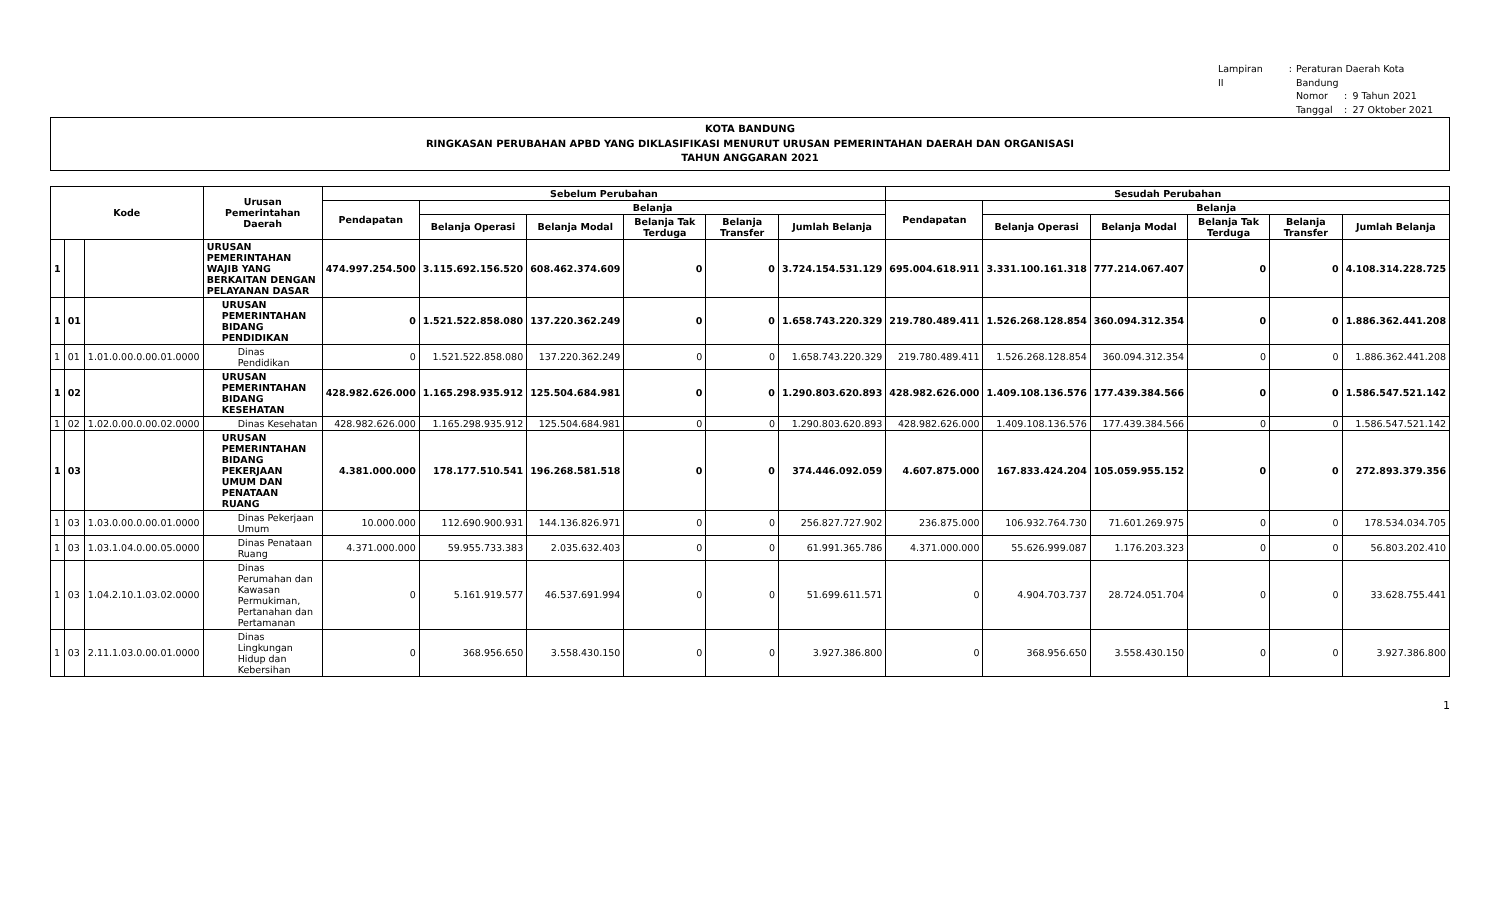| Lampiran II | : | Peraturan Daerah Kota Bandung | | |
| | | Nomor | : | 9 Tahun 2021 |
| | | Tanggal | : | 27 Oktober 2021 |
KOTA BANDUNG
RINGKASAN PERUBAHAN APBD YANG DIKLASIFIKASI MENURUT URUSAN PEMERINTAHAN DAERAH DAN ORGANISASI
TAHUN ANGGARAN 2021
| Kode | | | Urusan Pemerintahan Daerah | Sebelum Perubahan | | | | | | Sesudah Perubahan | | | | | |
| --- | --- | --- | --- | --- | --- | --- | --- | --- | --- | --- | --- | --- | --- | --- | --- |
| | | | | Pendapatan | Belanja | | | | | Pendapatan | Belanja | | | | |
| | | | | | Belanja Operasi | Belanja Modal | Belanja Tak Terduga | Belanja Transfer | Jumlah Belanja | | Belanja Operasi | Belanja Modal | Belanja Tak Terduga | Belanja Transfer | Jumlah Belanja |
| 1 | | | URUSAN PEMERINTAHAN WAJIB YANG BERKAITAN DENGAN PELAYANAN DASAR | 474.997.254.500 | 3.115.692.156.520 | 608.462.374.609 | 0 | 0 | 3.724.154.531.129 | 695.004.618.911 | 3.331.100.161.318 | 777.214.067.407 | 0 | 0 | 4.108.314.228.725 |
| 1 | 01 | | URUSAN PEMERINTAHAN BIDANG PENDIDIKAN | 0 | 1.521.522.858.080 | 137.220.362.249 | 0 | 0 | 1.658.743.220.329 | 219.780.489.411 | 1.526.268.128.854 | 360.094.312.354 | 0 | 0 | 1.886.362.441.208 |
| 1 | 01 | 1.01.0.00.0.00.01.0000 | Dinas Pendidikan | 0 | 1.521.522.858.080 | 137.220.362.249 | 0 | 0 | 1.658.743.220.329 | 219.780.489.411 | 1.526.268.128.854 | 360.094.312.354 | 0 | 0 | 1.886.362.441.208 |
| 1 | 02 | | URUSAN PEMERINTAHAN BIDANG KESEHATAN | 428.982.626.000 | 1.165.298.935.912 | 125.504.684.981 | 0 | 0 | 1.290.803.620.893 | 428.982.626.000 | 1.409.108.136.576 | 177.439.384.566 | 0 | 0 | 1.586.547.521.142 |
| 1 | 02 | 1.02.0.00.0.00.02.0000 | Dinas Kesehatan | 428.982.626.000 | 1.165.298.935.912 | 125.504.684.981 | 0 | 0 | 1.290.803.620.893 | 428.982.626.000 | 1.409.108.136.576 | 177.439.384.566 | 0 | 0 | 1.586.547.521.142 |
| 1 | 03 | | URUSAN PEMERINTAHAN BIDANG PEKERJAAN UMUM DAN PENATAAN RUANG | 4.381.000.000 | 178.177.510.541 | 196.268.581.518 | 0 | 0 | 374.446.092.059 | 4.607.875.000 | 167.833.424.204 | 105.059.955.152 | 0 | 0 | 272.893.379.356 |
| 1 | 03 | 1.03.0.00.0.00.01.0000 | Dinas Pekerjaan Umum | 10.000.000 | 112.690.900.931 | 144.136.826.971 | 0 | 0 | 256.827.727.902 | 236.875.000 | 106.932.764.730 | 71.601.269.975 | 0 | 0 | 178.534.034.705 |
| 1 | 03 | 1.03.1.04.0.00.05.0000 | Dinas Penataan Ruang | 4.371.000.000 | 59.955.733.383 | 2.035.632.403 | 0 | 0 | 61.991.365.786 | 4.371.000.000 | 55.626.999.087 | 1.176.203.323 | 0 | 0 | 56.803.202.410 |
| 1 | 03 | 1.04.2.10.1.03.02.0000 | Dinas Perumahan dan Kawasan Permukiman, Pertanahan dan Pertamanan | 0 | 5.161.919.577 | 46.537.691.994 | 0 | 0 | 51.699.611.571 | 0 | 4.904.703.737 | 28.724.051.704 | 0 | 0 | 33.628.755.441 |
| 1 | 03 | 2.11.1.03.0.00.01.0000 | Dinas Lingkungan Hidup dan Kebersihan | 0 | 368.956.650 | 3.558.430.150 | 0 | 0 | 3.927.386.800 | 0 | 368.956.650 | 3.558.430.150 | 0 | 0 | 3.927.386.800 |
1